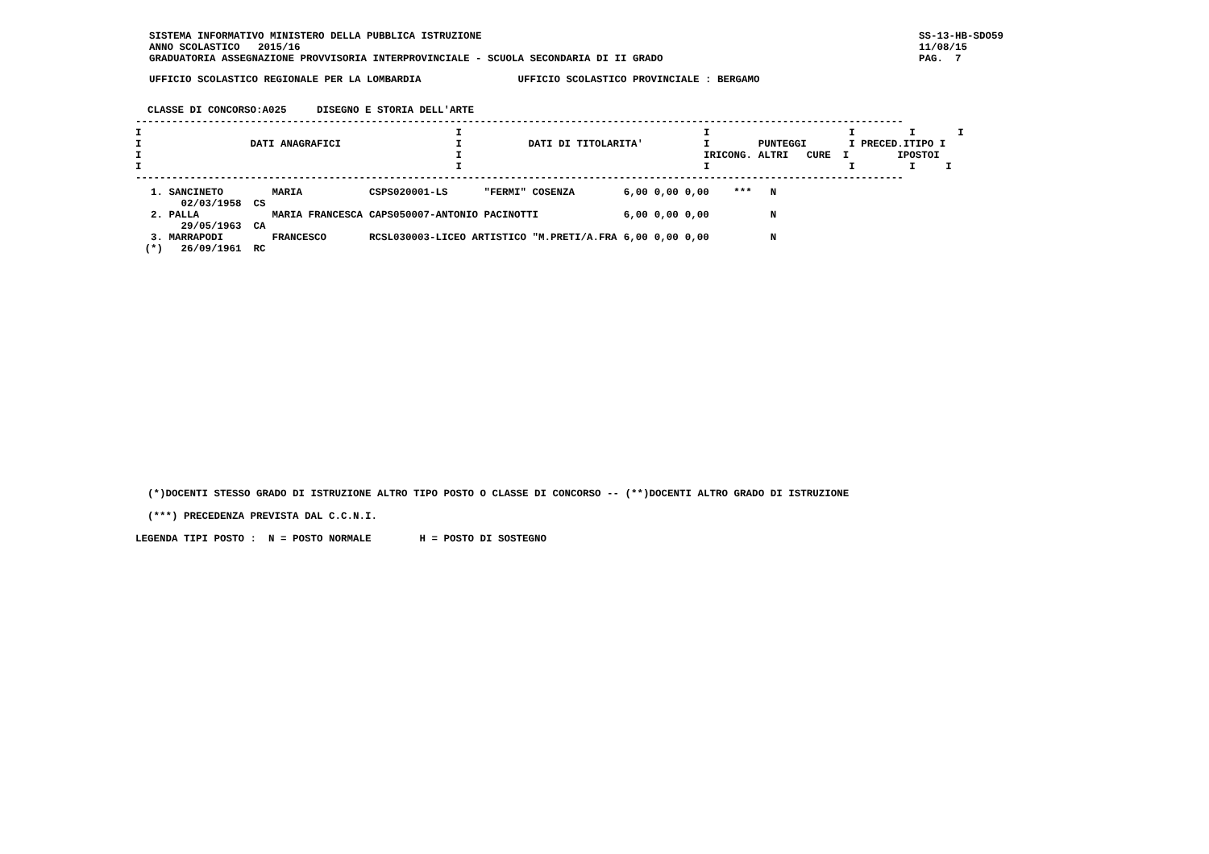SISTEMA INFORMATIVO MINISTERO DELLA PUBBLICA ISTRUZIONE
ANNO SCOLASTICO   2015/16
GRADUATORIA ASSEGNAZIONE PROVVISORIA INTERPROVINCIALE - SCUOLA SECONDARIA DI II GRADO
SS-13-HB-SDO59
11/08/15
PAG.  7
UFFICIO SCOLASTICO REGIONALE PER LA LOMBARDIA                UFFICIO SCOLASTICO PROVINCIALE : BERGAMO
  CLASSE DI CONCORSO:A025     DISEGNO E STORIA DELL'ARTE
-------------------------------------------------------------------------------------------------------------------------------
I                                                    I                                        I                       I         I       I
I                  DATI ANAGRAFICI                   I           DATI DI TITOLARITA'          I        PUNTEGGI       I PRECED.ITIPO I
I                                                    I                                        IRICONG. ALTRI   CURE  I        IPOSTOI
I                                                    I                                        I                       I         I     I
-------------------------------------------------------------------------------------------------------------------------------
| 1. SANCINETO 02/03/1958 CS | MARIA | CSPS020001-LS "FERMI" COSENZA | 6,00 | 0,00 | 0,00 | *** | N |
| 2. PALLA 29/05/1963 CA | MARIA FRANCESCA | CAPS050007-ANTONIO PACINOTTI | 6,00 | 0,00 | 0,00 | | N |
| 3. MARRAPODI (*) 26/09/1961 RC | FRANCESCO | RCSL030003-LICEO ARTISTICO "M.PRETI/A.FRA | 6,00 | 0,00 | 0,00 | | N |
  (*)DOCENTI STESSO GRADO DI ISTRUZIONE ALTRO TIPO POSTO O CLASSE DI CONCORSO -- (**)DOCENTI ALTRO GRADO DI ISTRUZIONE

  (***) PRECEDENZA PREVISTA DAL C.C.N.I.

LEGENDA TIPI POSTO :  N = POSTO NORMALE        H = POSTO DI SOSTEGNO